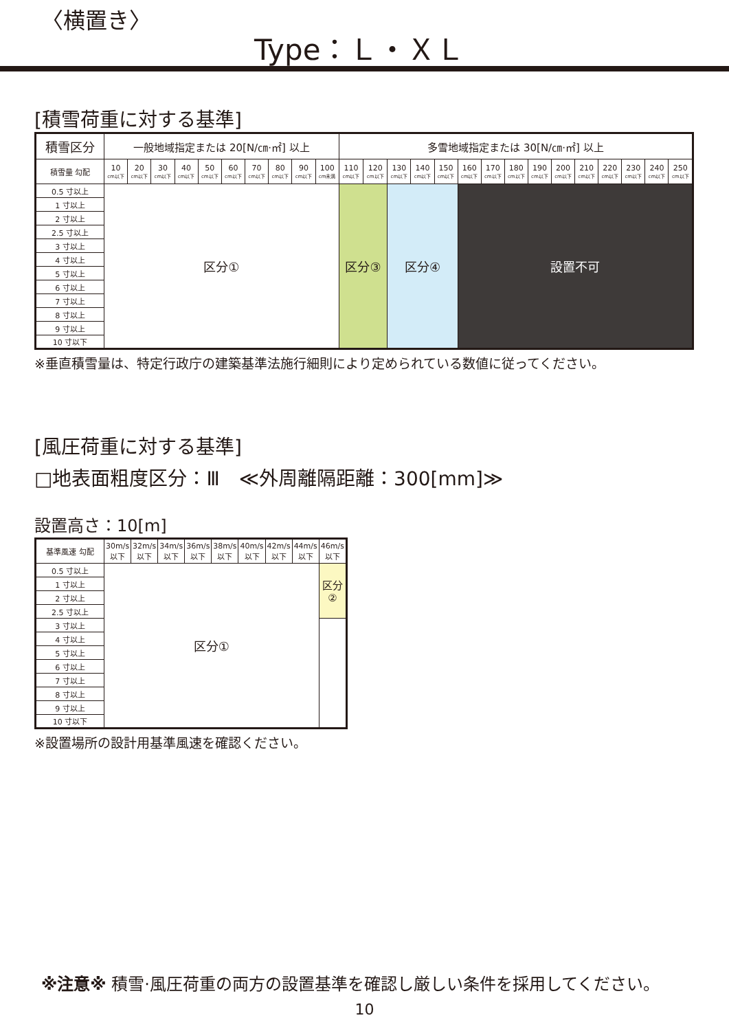〈横置き〉
Type：Ｌ・ＸＬ
[積雪荷重に対する基準]
| 積雪区分 | 一般地域指定または 20[N/㎝·㎡] 以上 | | | | | | | | | | 多雪地域指定または 30[N/㎝·㎡] 以上 | | | | | | | | | | | | | | |
| --- | --- | --- | --- | --- | --- | --- | --- | --- | --- | --- | --- | --- | --- | --- | --- | --- | --- | --- | --- | --- | --- | --- | --- | --- | --- |
| 積雪量 勾配 | 10 cm以下 | 20 cm以下 | 30 cm以下 | 40 cm以下 | 50 cm以下 | 60 cm以下 | 70 cm以下 | 80 cm以下 | 90 cm以下 | 100 cm未満 | 110 cm以下 | 120 cm以下 | 130 cm以下 | 140 cm以下 | 150 cm以下 | 160 cm以下 | 170 cm以下 | 180 cm以下 | 190 cm以下 | 200 cm以下 | 210 cm以下 | 220 cm以下 | 230 cm以下 | 240 cm以下 | 250 cm以下 |
| 0.5 寸以上 | 区分① | | | | | | | | | | 区分③ | | 区分④ | | | 設置不可 | | | | | | | | | |
| 1 寸以上 | | | | | | | | | | | | | | | | | | | | | | | | | |
| 2 寸以上 | | | | | | | | | | | | | | | | | | | | | | | | | |
| 2.5 寸以上 | | | | | | | | | | | | | | | | | | | | | | | | | |
| 3 寸以上 | | | | | | | | | | | | | | | | | | | | | | | | | |
| 4 寸以上 | | | | | | | | | | | | | | | | | | | | | | | | | |
| 5 寸以上 | | | | | | | | | | | | | | | | | | | | | | | | | |
| 6 寸以上 | | | | | | | | | | | | | | | | | | | | | | | | | |
| 7 寸以上 | | | | | | | | | | | | | | | | | | | | | | | | | |
| 8 寸以上 | | | | | | | | | | | | | | | | | | | | | | | | | |
| 9 寸以上 | | | | | | | | | | | | | | | | | | | | | | | | | |
| 10 寸以下 | | | | | | | | | | | | | | | | | | | | | | | | | |
※垂直積雪量は、特定行政庁の建築基準法施行細則により定められている数値に従ってください。
[風圧荷重に対する基準]
□地表面粗度区分：Ⅲ　≪外周離隔距離：300[mm]≫
設置高さ：10[m]
| 基準風速 勾配 | 30m/s 以下 | 32m/s 以下 | 34m/s 以下 | 36m/s 以下 | 38m/s 以下 | 40m/s 以下 | 42m/s 以下 | 44m/s 以下 | 46m/s 以下 |
| --- | --- | --- | --- | --- | --- | --- | --- | --- | --- |
| 0.5 寸以上 | 区分① | | | | | | | | 区分 ② |
| 1 寸以上 | | | | | | | | | |
| 2 寸以上 | | | | | | | | | |
| 2.5 寸以上 | | | | | | | | | |
| 3 寸以上 | | | | | | | | | |
| 4 寸以上 | | | | | | | | | |
| 5 寸以上 | | | | | | | | | |
| 6 寸以上 | | | | | | | | | |
| 7 寸以上 | | | | | | | | | |
| 8 寸以上 | | | | | | | | | |
| 9 寸以上 | | | | | | | | | |
| 10 寸以下 | | | | | | | | | |
※設置場所の設計用基準風速を確認ください。
※注意※ 積雪·風圧荷重の両方の設置基準を確認し厳しい条件を採用してください。
10